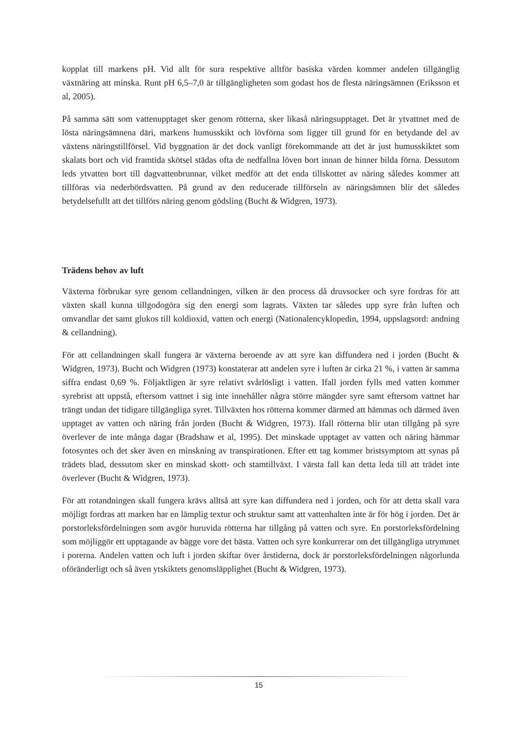kopplat till markens pH. Vid allt för sura respektive alltför basiska värden kommer andelen tillgänglig växtnäring att minska. Runt pH 6,5–7,0 är tillgängligheten som godast hos de flesta näringsämnen (Eriksson et al, 2005).
På samma sätt som vattenupptaget sker genom rötterna, sker likaså näringsupptaget. Det är ytvattnet med de lösta näringsämnena däri, markens humusskikt och lövförna som ligger till grund för en betydande del av växtens näringstillförsel. Vid byggnation är det dock vanligt förekommande att det är just humusskiktet som skalats bort och vid framtida skötsel städas ofta de nedfallna löven bort innan de hinner bilda förna. Dessutom leds ytvatten bort till dagvattenbrunnar, vilket medför att det enda tillskottet av näring således kommer att tillföras via nederbördsvatten. På grund av den reducerade tillförseln av näringsämnen blir det således betydelsefullt att det tillförs näring genom gödsling (Bucht & Widgren, 1973).
Trädens behov av luft
Växterna förbrukar syre genom cellandningen, vilken är den process då druvsocker och syre fordras för att växten skall kunna tillgodogöra sig den energi som lagrats. Växten tar således upp syre från luften och omvandlar det samt glukos till koldioxid, vatten och energi (Nationalencyklopedin, 1994, uppslagsord: andning & cellandning).
För att cellandningen skall fungera är växterna beroende av att syre kan diffundera ned i jorden (Bucht & Widgren, 1973). Bucht och Widgren (1973) konstaterar att andelen syre i luften är cirka 21 %, i vatten är samma siffra endast 0,69 %. Följaktligen är syre relativt svårlösligt i vatten. Ifall jorden fylls med vatten kommer syrebrist att uppstå, eftersom vattnet i sig inte innehåller några större mängder syre samt eftersom vattnet har trängt undan det tidigare tillgängliga syret. Tillväxten hos rötterna kommer därmed att hämmas och därmed även upptaget av vatten och näring från jorden (Bucht & Widgren, 1973). Ifall rötterna blir utan tillgång på syre överlever de inte många dagar (Bradshaw et al, 1995). Det minskade upptaget av vatten och näring hämmar fotosyntes och det sker även en minskning av transpirationen. Efter ett tag kommer bristsymptom att synas på trädets blad, dessutom sker en minskad skott- och stamtillväxt. I värsta fall kan detta leda till att trädet inte överlever (Bucht & Widgren, 1973).
För att rotandningen skall fungera krävs alltså att syre kan diffundera ned i jorden, och för att detta skall vara möjligt fordras att marken har en lämplig textur och struktur samt att vattenhalten inte är för hög i jorden. Det är porstorleksfördelningen som avgör huruvida rötterna har tillgång på vatten och syre. En porstorleksfördelning som möjliggör ett upptagande av bägge vore det bästa. Vatten och syre konkurrerar om det tillgängliga utrymmet i porerna. Andelen vatten och luft i jorden skiftar över årstiderna, dock är porstorleksfördelningen någorlunda oföränderligt och så även ytskiktets genomsläpplighet (Bucht & Widgren, 1973).
15